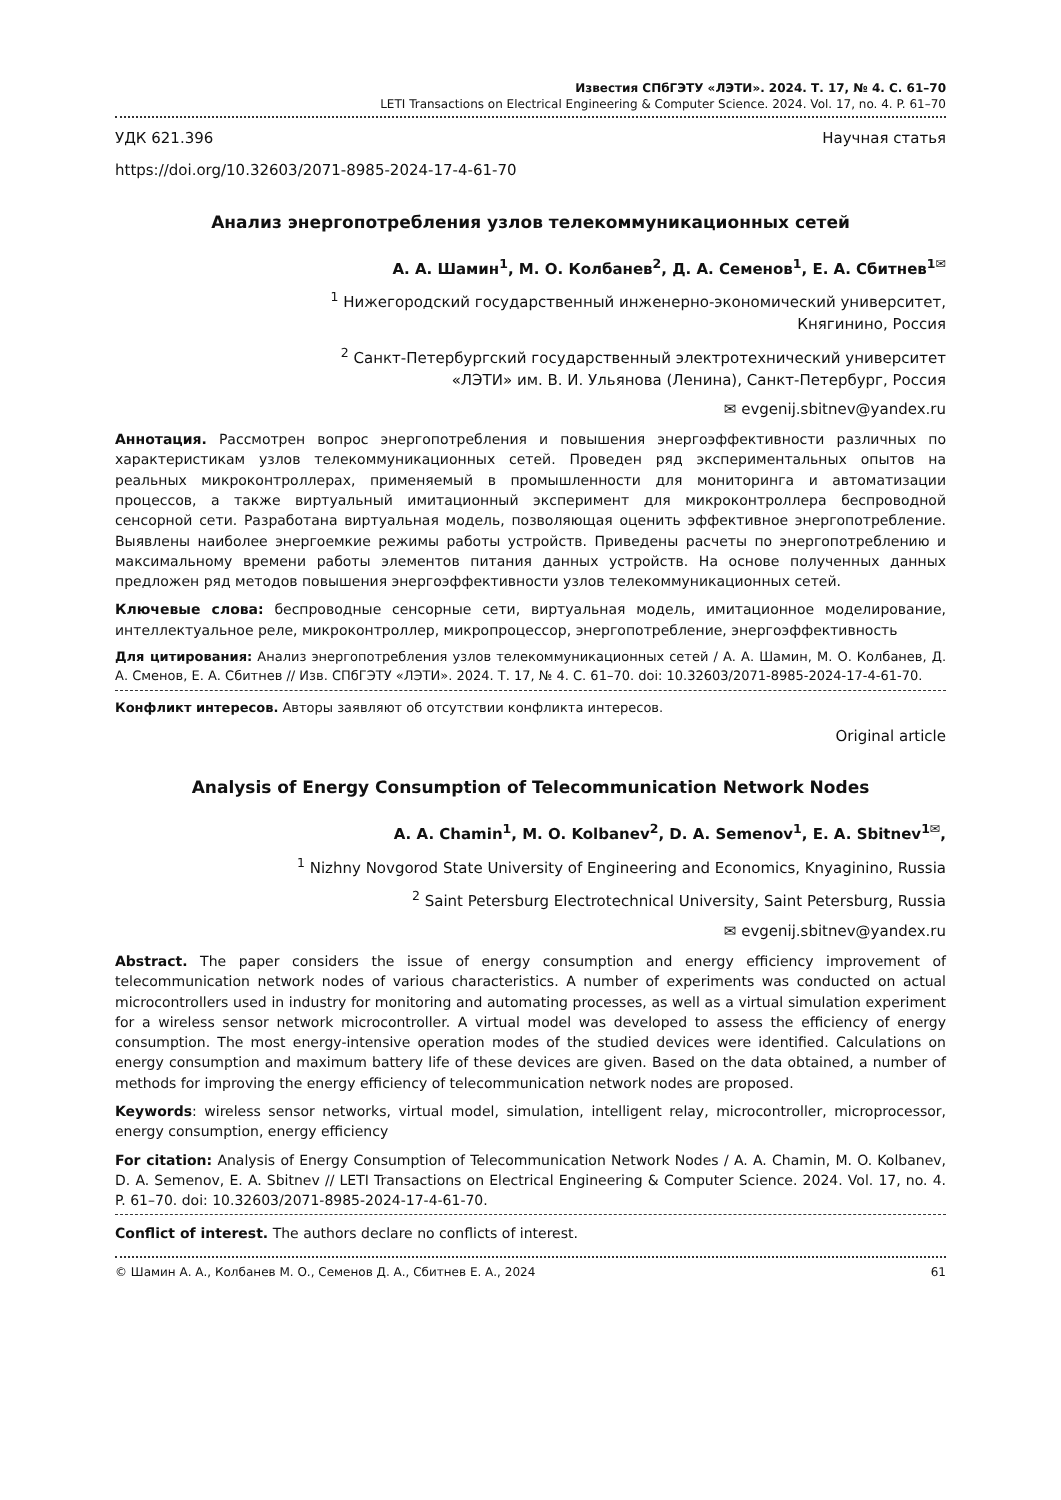Известия СПбГЭТУ «ЛЭТИ». 2024. Т. 17, № 4. С. 61–70
LETI Transactions on Electrical Engineering & Computer Science. 2024. Vol. 17, no. 4. P. 61–70
УДК 621.396 Научная статья
https://doi.org/10.32603/2071-8985-2024-17-4-61-70
Анализ энергопотребления узлов телекоммуникационных сетей
А. А. Шамин<sup>1</sup>, М. О. Колбанев<sup>2</sup>, Д. А. Семенов<sup>1</sup>, Е. А. Сбитнев<sup>1✉</sup>
<sup>1</sup> Нижегородский государственный инженерно-экономический университет,
Княгинино, Россия
<sup>2</sup> Санкт-Петербургский государственный электротехнический университет
«ЛЭТИ» им. В. И. Ульянова (Ленина), Санкт-Петербург, Россия
✉ evgenij.sbitnev@yandex.ru
Аннотация. Рассмотрен вопрос энергопотребления и повышения энергоэффективности различных по характеристикам узлов телекоммуникационных сетей. Проведен ряд экспериментальных опытов на реальных микроконтроллерах, применяемый в промышленности для мониторинга и автоматизации процессов, а также виртуальный имитационный эксперимент для микроконтроллера беспроводной сенсорной сети. Разработана виртуальная модель, позволяющая оценить эффективное энергопотребление. Выявлены наиболее энергоемкие режимы работы устройств. Приведены расчеты по энергопотреблению и максимальному времени работы элементов питания данных устройств. На основе полученных данных предложен ряд методов повышения энергоэффективности узлов телекоммуникационных сетей.
Ключевые слова: беспроводные сенсорные сети, виртуальная модель, имитационное моделирование, интеллектуальное реле, микроконтроллер, микропроцессор, энергопотребление, энергоэффективность
Для цитирования: Анализ энергопотребления узлов телекоммуникационных сетей / А. А. Шамин, М. О. Колбанев, Д. А. Сменов, Е. А. Сбитнев // Изв. СПбГЭТУ «ЛЭТИ». 2024. Т. 17, № 4. С. 61–70. doi: 10.32603/2071-8985-2024-17-4-61-70.
Конфликт интересов. Авторы заявляют об отсутствии конфликта интересов.
Original article
Analysis of Energy Consumption of Telecommunication Network Nodes
A. A. Chamin<sup>1</sup>, M. O. Kolbanev<sup>2</sup>, D. A. Semenov<sup>1</sup>, E. A. Sbitnev<sup>1✉</sup>,
<sup>1</sup> Nizhny Novgorod State University of Engineering and Economics, Knyaginino, Russia
<sup>2</sup> Saint Petersburg Electrotechnical University, Saint Petersburg, Russia
✉ evgenij.sbitnev@yandex.ru
Abstract. The paper considers the issue of energy consumption and energy efficiency improvement of telecommunication network nodes of various characteristics. A number of experiments was conducted on actual microcontrollers used in industry for monitoring and automating processes, as well as a virtual simulation experiment for a wireless sensor network microcontroller. A virtual model was developed to assess the efficiency of energy consumption. The most energy-intensive operation modes of the studied devices were identified. Calculations on energy consumption and maximum battery life of these devices are given. Based on the data obtained, a number of methods for improving the energy efficiency of telecommunication network nodes are proposed.
Keywords: wireless sensor networks, virtual model, simulation, intelligent relay, microcontroller, microprocessor, energy consumption, energy efficiency
For citation: Analysis of Energy Consumption of Telecommunication Network Nodes / A. A. Chamin, M. O. Kolbanev, D. A. Semenov, E. A. Sbitnev // LETI Transactions on Electrical Engineering & Computer Science. 2024. Vol. 17, no. 4. P. 61–70. doi: 10.32603/2071-8985-2024-17-4-61-70.
Conflict of interest. The authors declare no conflicts of interest.
© Шамин А. А., Колбанев М. О., Семенов Д. А., Сбитнев Е. А., 2024 61